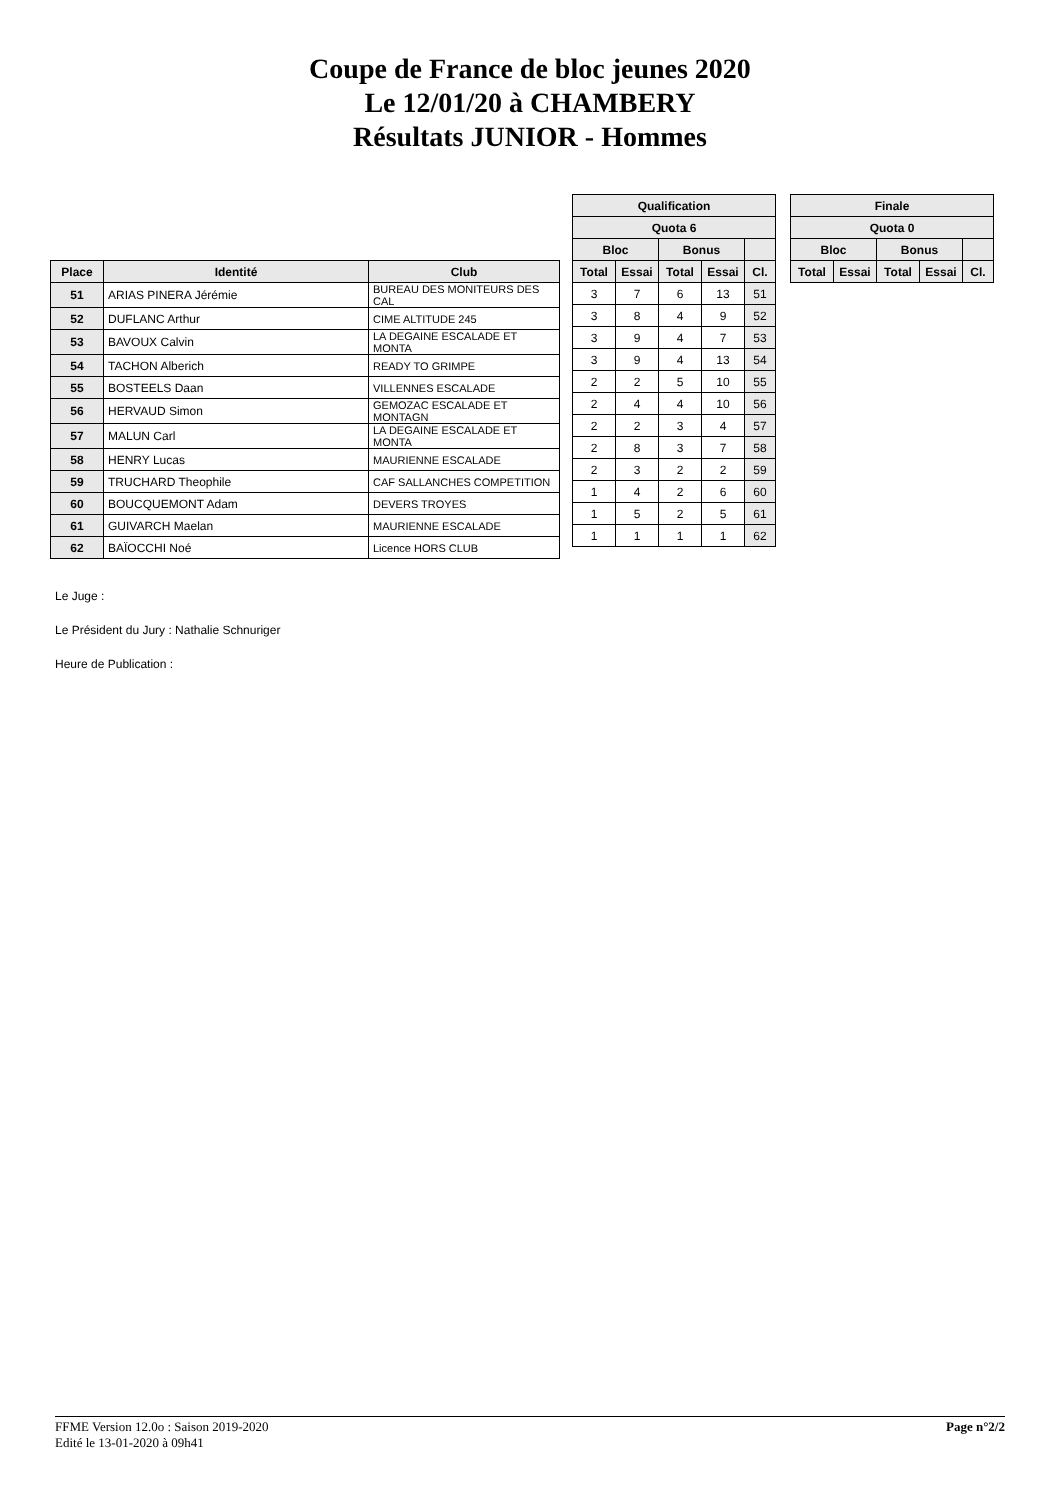Coupe de France de bloc jeunes 2020
Le 12/01/20 à CHAMBERY
Résultats JUNIOR - Hommes
| Place | Identité | Club |
| --- | --- | --- |
| 51 | ARIAS PINERA Jérémie | BUREAU DES MONITEURS DES CAL |
| 52 | DUFLANC Arthur | CIME ALTITUDE 245 |
| 53 | BAVOUX Calvin | LA DEGAINE ESCALADE ET MONTA |
| 54 | TACHON Alberich | READY TO GRIMPE |
| 55 | BOSTEELS Daan | VILLENNES ESCALADE |
| 56 | HERVAUD Simon | GEMOZAC ESCALADE ET MONTAGN |
| 57 | MALUN Carl | LA DEGAINE ESCALADE ET MONTA |
| 58 | HENRY Lucas | MAURIENNE ESCALADE |
| 59 | TRUCHARD Theophile | CAF SALLANCHES COMPETITION |
| 60 | BOUCQUEMONT Adam | DEVERS TROYES |
| 61 | GUIVARCH Maelan | MAURIENNE ESCALADE |
| 62 | BAÏOCCHI Noé | Licence HORS CLUB |
| Qualification | | | | |
| --- | --- | --- | --- | --- |
| Quota 6 | | | | |
| Bloc | | Bonus | | |
| Total | Essai | Total | Essai | Cl. |
| 3 | 7 | 6 | 13 | 51 |
| 3 | 8 | 4 | 9 | 52 |
| 3 | 9 | 4 | 7 | 53 |
| 3 | 9 | 4 | 13 | 54 |
| 2 | 2 | 5 | 10 | 55 |
| 2 | 4 | 4 | 10 | 56 |
| 2 | 2 | 3 | 4 | 57 |
| 2 | 8 | 3 | 7 | 58 |
| 2 | 3 | 2 | 2 | 59 |
| 1 | 4 | 2 | 6 | 60 |
| 1 | 5 | 2 | 5 | 61 |
| 1 | 1 | 1 | 1 | 62 |
| Finale | | | | |
| --- | --- | --- | --- | --- |
| Quota 0 | | | | |
| Bloc | | Bonus | | |
| Total | Essai | Total | Essai | Cl. |
Le Juge :
Le Président du Jury : Nathalie Schnuriger
Heure de Publication :
FFME Version 12.0o : Saison 2019-2020
Edité le 13-01-2020 à 09h41
Page n°2/2